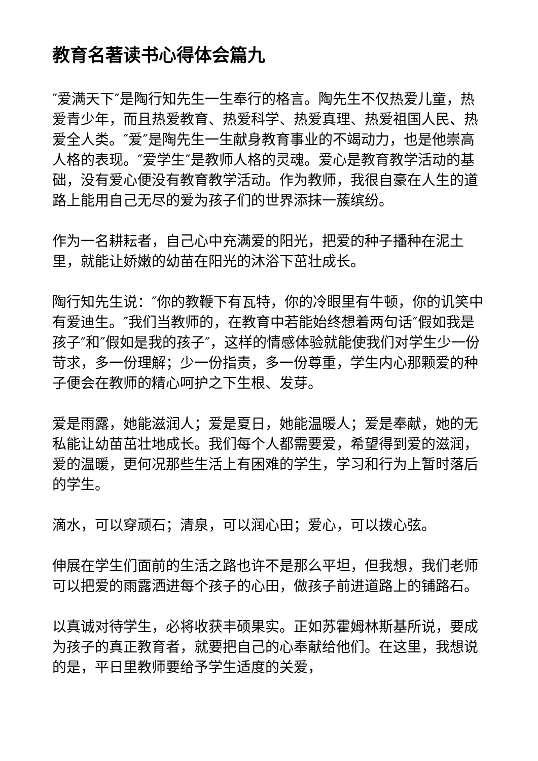教育名著读书心得体会篇九
″爱满天下″是陶行知先生一生奉行的格言。陶先生不仅热爱儿童，热爱青少年，而且热爱教育、热爱科学、热爱真理、热爱祖国人民、热爱全人类。″爱″是陶先生一生献身教育事业的不竭动力，也是他崇高人格的表现。″爱学生″是教师人格的灵魂。爱心是教育教学活动的基础，没有爱心便没有教育教学活动。作为教师，我很自豪在人生的道路上能用自己无尽的爱为孩子们的世界添抹一蔟缤纷。
作为一名耕耘者，自己心中充满爱的阳光，把爱的种子播种在泥土里，就能让娇嫩的幼苗在阳光的沐浴下茁壮成长。
陶行知先生说：″你的教鞭下有瓦特，你的冷眼里有牛顿，你的讥笑中有爱迪生。″我们当教师的，在教育中若能始终想着两句话″假如我是孩子″和″假如是我的孩子″，这样的情感体验就能使我们对学生少一份苛求，多一份理解；少一份指责，多一份尊重，学生内心那颗爱的种子便会在教师的精心呵护之下生根、发芽。
爱是雨露，她能滋润人；爱是夏日，她能温暖人；爱是奉献，她的无私能让幼苗茁壮地成长。我们每个人都需要爱，希望得到爱的滋润，爱的温暖，更何况那些生活上有困难的学生，学习和行为上暂时落后的学生。
滴水，可以穿顽石；清泉，可以润心田；爱心，可以拨心弦。
伸展在学生们面前的生活之路也许不是那么平坦，但我想，我们老师可以把爱的雨露洒进每个孩子的心田，做孩子前进道路上的铺路石。
以真诚对待学生，必将收获丰硕果实。正如苏霍姆林斯基所说，要成为孩子的真正教育者，就要把自己的心奉献给他们。在这里，我想说的是，平日里教师要给予学生适度的关爱，